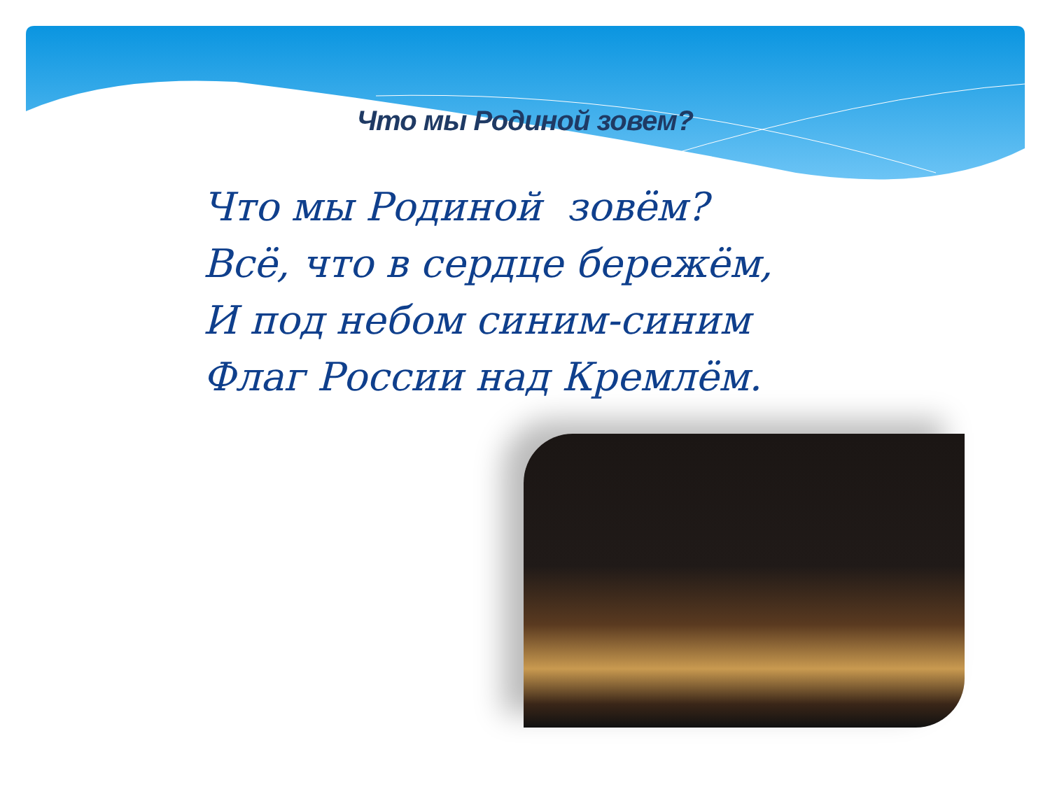Что мы Родиной зовем?
Что мы Родиной зовём?
Всё, что в сердце бережём,
И под небом синим-синим
Флаг России над Кремлём.